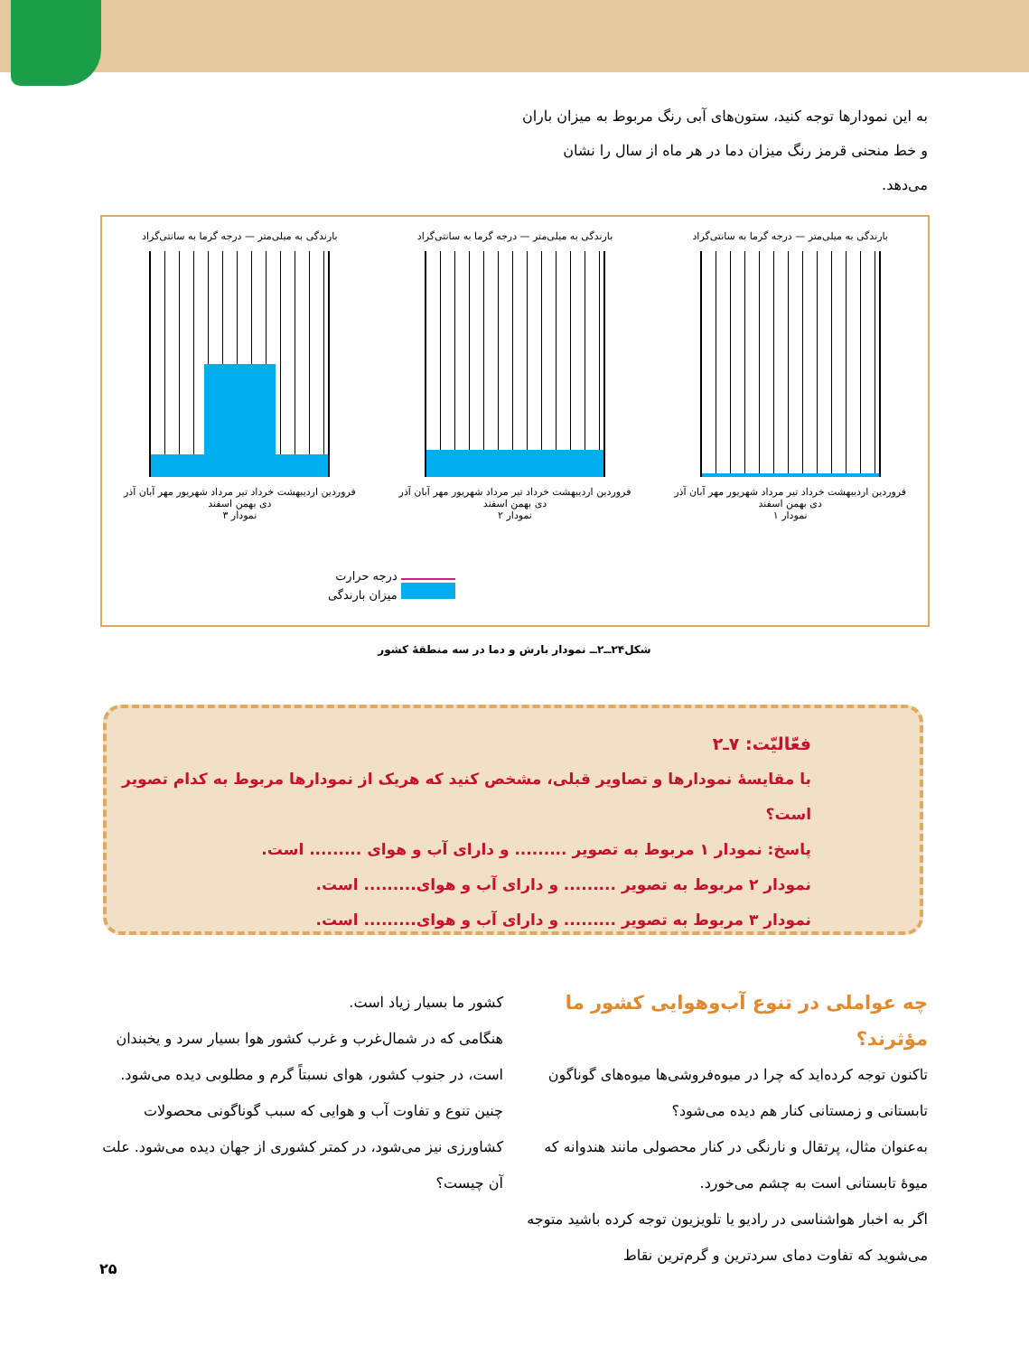به این نمودارها توجه کنید، ستون‌های آبی رنگ مربوط به میزان باران و خط منحنی قرمز رنگ میزان دما در هر ماه از سال را نشان می‌دهد.
بارندگی به میلی‌متر — درجه گرما به سانتی‌گراد
فروردین اردیبهشت خرداد تیر مرداد شهریور مهر آبان آذر دی بهمن اسفند
نمودار ۱
بارندگی به میلی‌متر — درجه گرما به سانتی‌گراد
فروردین اردیبهشت خرداد تیر مرداد شهریور مهر آبان آذر دی بهمن اسفند
نمودار ۲
بارندگی به میلی‌متر — درجه گرما به سانتی‌گراد
فروردین اردیبهشت خرداد تیر مرداد شهریور مهر آبان آذر دی بهمن اسفند
نمودار ۳
درجه حرارت
میزان بارندگی
شکل۲۴ــ۲ــ نمودار بارش و دما در سه منطقهٔ کشور
فعّالیّت: ۷ـ۲
با مقایسهٔ نمودارها و تصاویر قبلی، مشخص کنید که هریک از نمودارها مربوط به کدام تصویر است؟
پاسخ: نمودار ۱ مربوط به تصویر ......... و دارای آب و هوای ......... است.
نمودار ۲ مربوط به تصویر ......... و دارای آب و هوای......... است.
نمودار ۳ مربوط به تصویر ......... و دارای آب و هوای......... است.
چه عواملی در تنوع آب‌وهوایی کشور ما مؤثرند؟
تاکنون توجه کرده‌اید که چرا در میوه‌فروشی‌ها میوه‌های گوناگون تابستانی و زمستانی کنار هم دیده می‌شود؟
به‌عنوان مثال، پرتقال و نارنگی در کنار محصولی مانند هندوانه که میوهٔ تابستانی است به چشم می‌خورد.
اگر به اخبار هواشناسی در رادیو یا تلویزیون توجه کرده باشید متوجه می‌شوید که تفاوت دمای سردترین و گرم‌ترین نقاط
کشور ما بسیار زیاد است.
هنگامی که در شمال‌غرب و غرب کشور هوا بسیار سرد و یخبندان است، در جنوب کشور، هوای نسبتاً گرم و مطلوبی دیده می‌شود.
چنین تنوع و تفاوت آب و هوایی که سبب گوناگونی محصولات کشاورزی نیز می‌شود، در کمتر کشوری از جهان دیده می‌شود. علت آن چیست؟
۲۵